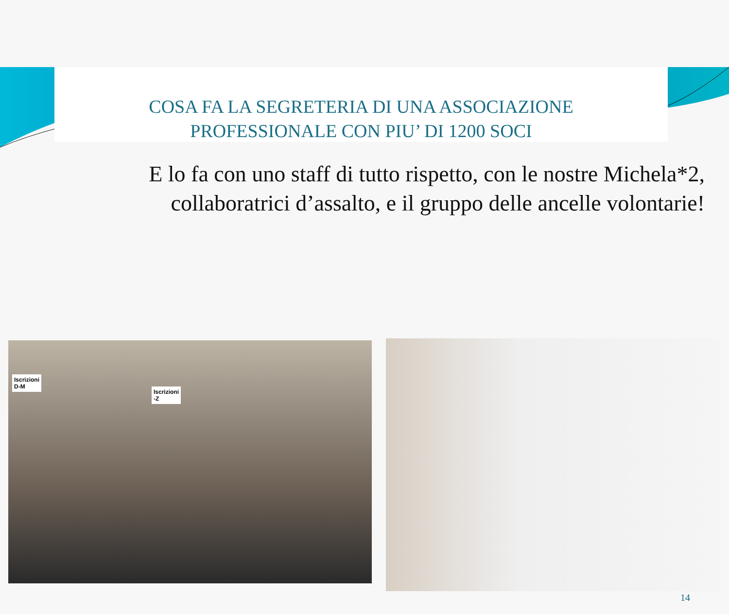COSA FA LA SEGRETERIA DI UNA ASSOCIAZIONE
PROFESSIONALE CON PIU’ DI 1200 SOCI
E lo fa con uno staff di tutto rispetto, con le nostre Michela*2, collaboratrici d’assalto, e il gruppo delle ancelle volontarie!
Iscrizioni
D-M
Iscrizioni
-Z
14